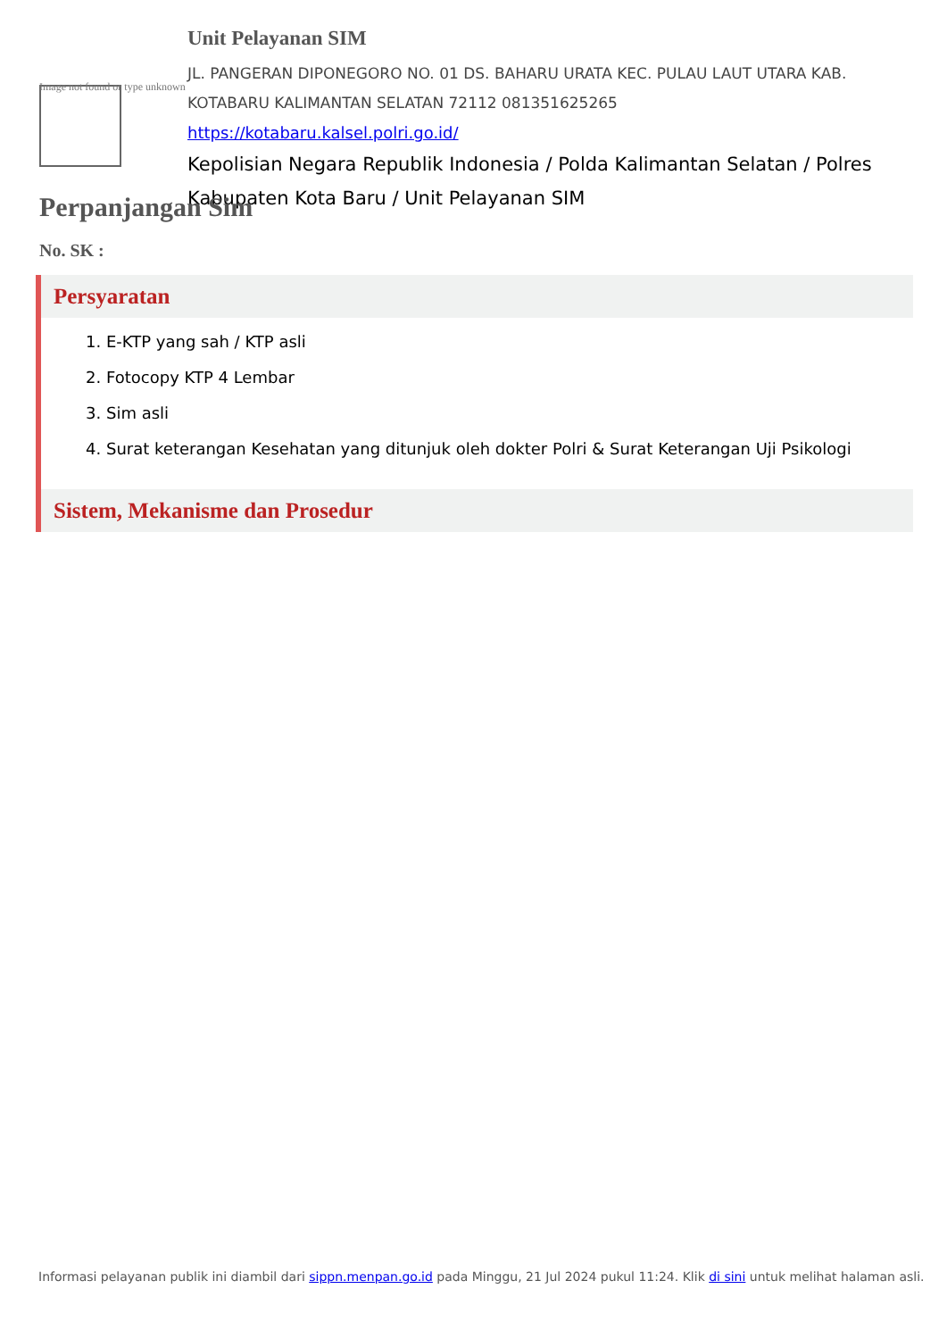Image not found or type unknown
Unit Pelayanan SIM
JL. PANGERAN DIPONEGORO NO. 01 DS. BAHARU URATA KEC. PULAU LAUT UTARA KAB. KOTABARU KALIMANTAN SELATAN 72112 081351625265
https://kotabaru.kalsel.polri.go.id/
Kepolisian Negara Republik Indonesia / Polda Kalimantan Selatan / Polres Kabupaten Kota Baru / Unit Pelayanan SIM
Perpanjangan Sim
No. SK :
Persyaratan
1. E-KTP yang sah / KTP asli
2. Fotocopy KTP 4 Lembar
3. Sim asli
4. Surat keterangan Kesehatan yang ditunjuk oleh dokter Polri & Surat Keterangan Uji Psikologi
Sistem, Mekanisme dan Prosedur
Informasi pelayanan publik ini diambil dari sippn.menpan.go.id pada Minggu, 21 Jul 2024 pukul 11:24. Klik di sini untuk melihat halaman asli.